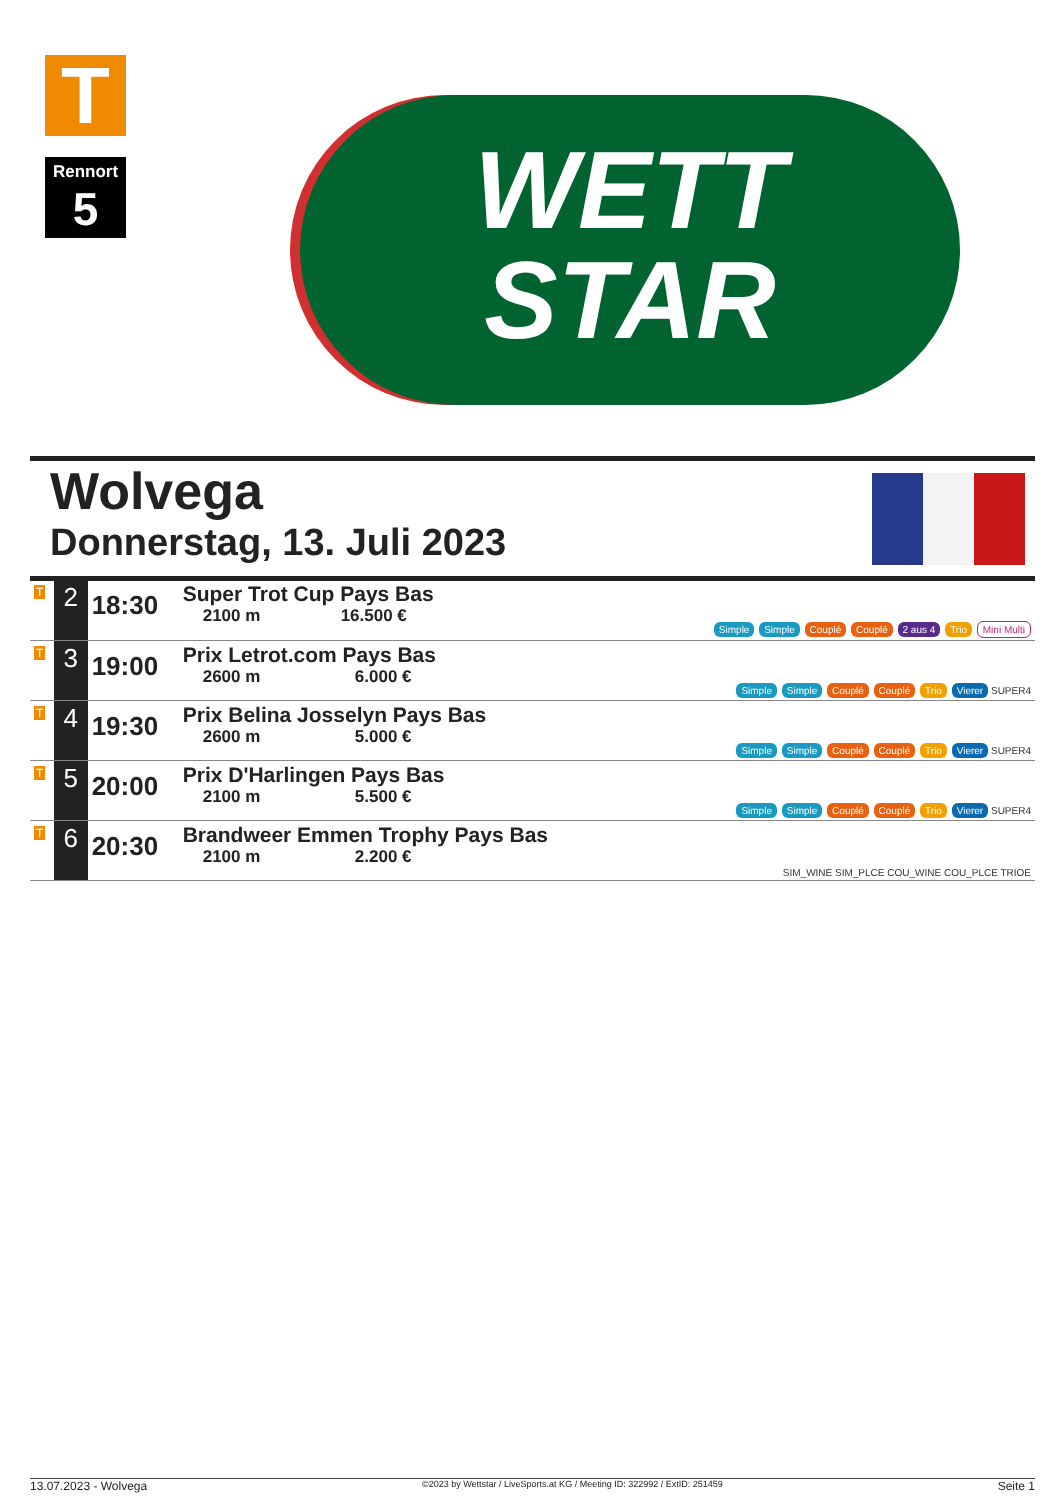T
Rennort
5
WETT
STAR
Wolvega
Donnerstag, 13. Juli 2023
| T | 2 | 18:30 | Super Trot Cup Pays Bas 2100 m 16.500 € | Simple Simple Couplé Couplé 2 aus 4 Trio Mini Multi |
| T | 3 | 19:00 | Prix Letrot.com Pays Bas 2600 m 6.000 € | Simple Simple Couplé Couplé Trio Vierer SUPER4 |
| T | 4 | 19:30 | Prix Belina Josselyn Pays Bas 2600 m 5.000 € | Simple Simple Couplé Couplé Trio Vierer SUPER4 |
| T | 5 | 20:00 | Prix D'Harlingen Pays Bas 2100 m 5.500 € | Simple Simple Couplé Couplé Trio Vierer SUPER4 |
| T | 6 | 20:30 | Brandweer Emmen Trophy Pays Bas 2100 m 2.200 € | SIM_WINE SIM_PLCE COU_WINE COU_PLCE TRIOE |
13.07.2023 - Wolvega ©2023 by Wettstar / LiveSports.at KG / Meeting ID: 322992 / ExtID: 251459 Seite 1